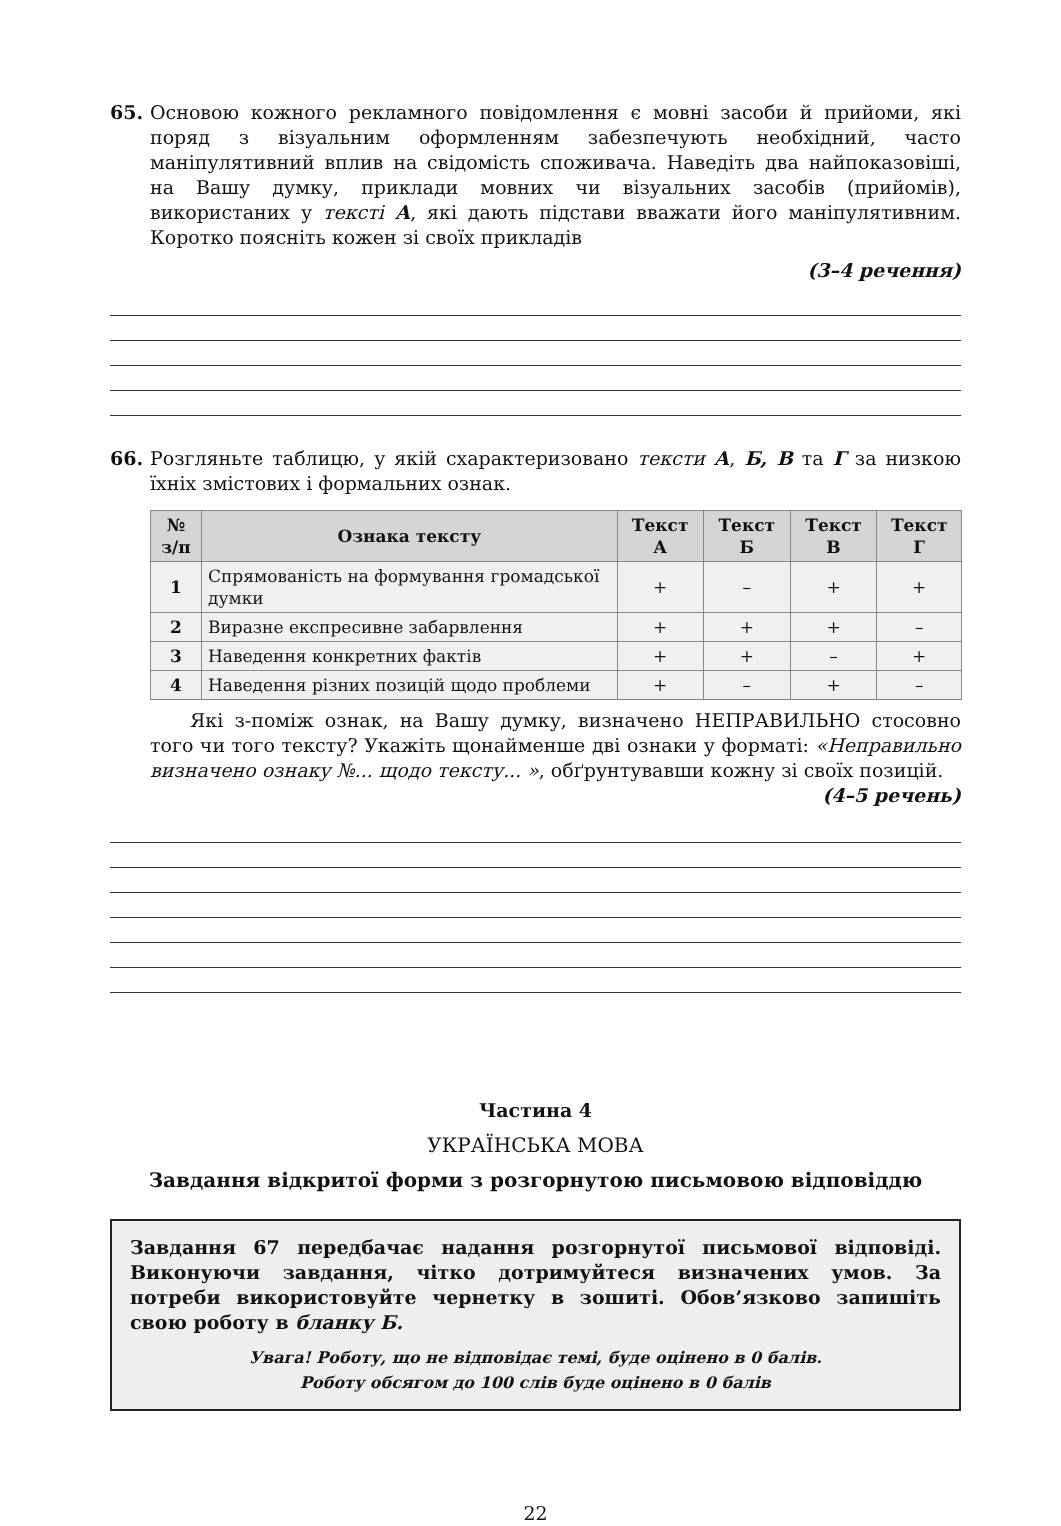65. Основою кожного рекламного повідомлення є мовні засоби й прийоми, які поряд з візуальним оформленням забезпечують необхідний, часто маніпулятивний вплив на свідомість споживача. Наведіть два найпоказовіші, на Вашу думку, приклади мовних чи візуальних засобів (прийомів), використаних у тексті А, які дають підстави вважати його маніпулятивним. Коротко поясніть кожен зі своїх прикладів
(3–4 речення)
66. Розгляньте таблицю, у якій схарактеризовано тексти А, Б, В та Г за низкою їхніх змістових і формальних ознак.
| № з/п | Ознака тексту | Текст А | Текст Б | Текст В | Текст Г |
| --- | --- | --- | --- | --- | --- |
| 1 | Спрямованість на формування громадської думки | + | – | + | + |
| 2 | Виразне експресивне забарвлення | + | + | + | – |
| 3 | Наведення конкретних фактів | + | + | – | + |
| 4 | Наведення різних позицій щодо проблеми | + | – | + | – |
Які з-поміж ознак, на Вашу думку, визначено НЕПРАВИЛЬНО стосовно того чи того тексту? Укажіть щонайменше дві ознаки у форматі: «Неправильно визначено ознаку №... щодо тексту... », обґрунтувавши кожну зі своїх позицій.
(4–5 речень)
Частина 4
УКРАЇНСЬКА МОВА
Завдання відкритої форми з розгорнутою письмовою відповіддю
Завдання 67 передбачає надання розгорнутої письмової відповіді. Виконуючи завдання, чітко дотримуйтеся визначених умов. За потреби використовуйте чернетку в зошиті. Обов’язково запишіть свою роботу в бланку Б.
Увага! Роботу, що не відповідає темі, буде оцінено в 0 балів.
Роботу обсягом до 100 слів буде оцінено в 0 балів
22